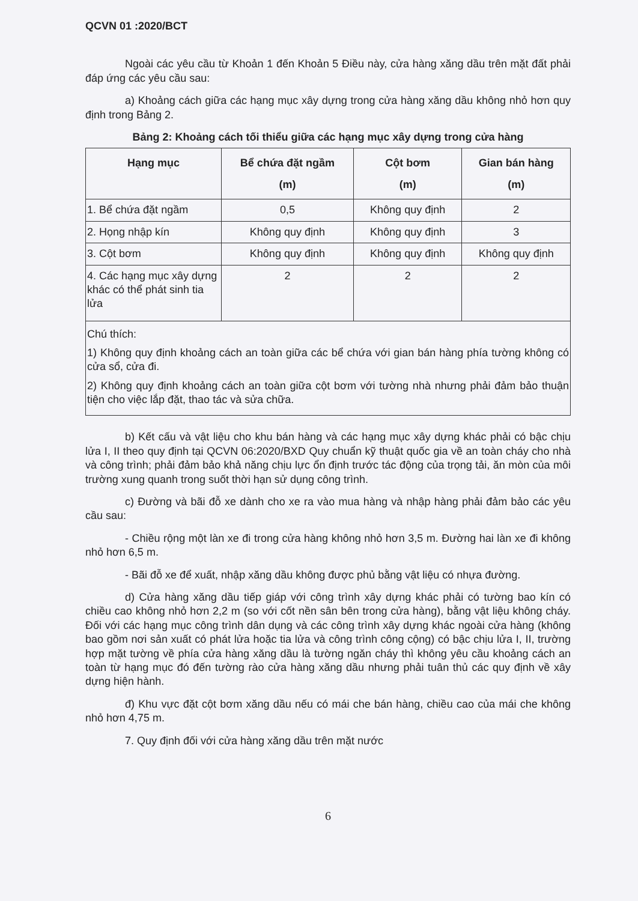QCVN 01 :2020/BCT
Ngoài các yêu cầu từ Khoản 1 đến Khoản 5 Điều này, cửa hàng xăng dầu trên mặt đất phải đáp ứng các yêu cầu sau:
a) Khoảng cách giữa các hạng mục xây dựng trong cửa hàng xăng dầu không nhỏ hơn quy định trong Bảng 2.
Bảng 2: Khoảng cách tối thiểu giữa các hạng mục xây dựng trong cửa hàng
| Hạng mục | Bể chứa đặt ngầm (m) | Cột bơm (m) | Gian bán hàng (m) |
| --- | --- | --- | --- |
| 1. Bể chứa đặt ngầm | 0,5 | Không quy định | 2 |
| 2. Họng nhập kín | Không quy định | Không quy định | 3 |
| 3. Cột bơm | Không quy định | Không quy định | Không quy định |
| 4. Các hạng mục xây dựng khác có thể phát sinh tia lửa | 2 | 2 | 2 |
| Chú thích: 1) Không quy định khoảng cách an toàn giữa các bể chứa với gian bán hàng phía tường không có cửa sổ, cửa đi. 2) Không quy định khoảng cách an toàn giữa cột bơm với tường nhà nhưng phải đảm bảo thuận tiện cho việc lắp đặt, thao tác và sửa chữa. | | | |
b) Kết cấu và vật liệu cho khu bán hàng và các hạng mục xây dựng khác phải có bậc chịu lửa I, II theo quy định tại QCVN 06:2020/BXD Quy chuẩn kỹ thuật quốc gia về an toàn cháy cho nhà và công trình; phải đảm bảo khả năng chịu lực ổn định trước tác động của trọng tải, ăn mòn của môi trường xung quanh trong suốt thời hạn sử dụng công trình.
c) Đường và bãi đỗ xe dành cho xe ra vào mua hàng và nhập hàng phải đảm bảo các yêu cầu sau:
- Chiều rộng một làn xe đi trong cửa hàng không nhỏ hơn 3,5 m. Đường hai làn xe đi không nhỏ hơn 6,5 m.
- Bãi đỗ xe để xuất, nhập xăng dầu không được phủ bằng vật liệu có nhựa đường.
d) Cửa hàng xăng dầu tiếp giáp với công trình xây dựng khác phải có tường bao kín có chiều cao không nhỏ hơn 2,2 m (so với cốt nền sân bên trong cửa hàng), bằng vật liệu không cháy. Đối với các hạng mục công trình dân dụng và các công trình xây dựng khác ngoài cửa hàng (không bao gồm nơi sản xuất có phát lửa hoặc tia lửa và công trình công cộng) có bậc chịu lửa I, II, trường hợp mặt tường về phía cửa hàng xăng dầu là tường ngăn cháy thì không yêu cầu khoảng cách an toàn từ hạng mục đó đến tường rào cửa hàng xăng dầu nhưng phải tuân thủ các quy định về xây dựng hiện hành.
đ) Khu vực đặt cột bơm xăng dầu nếu có mái che bán hàng, chiều cao của mái che không nhỏ hơn 4,75 m.
7. Quy định đối với cửa hàng xăng dầu trên mặt nước
6